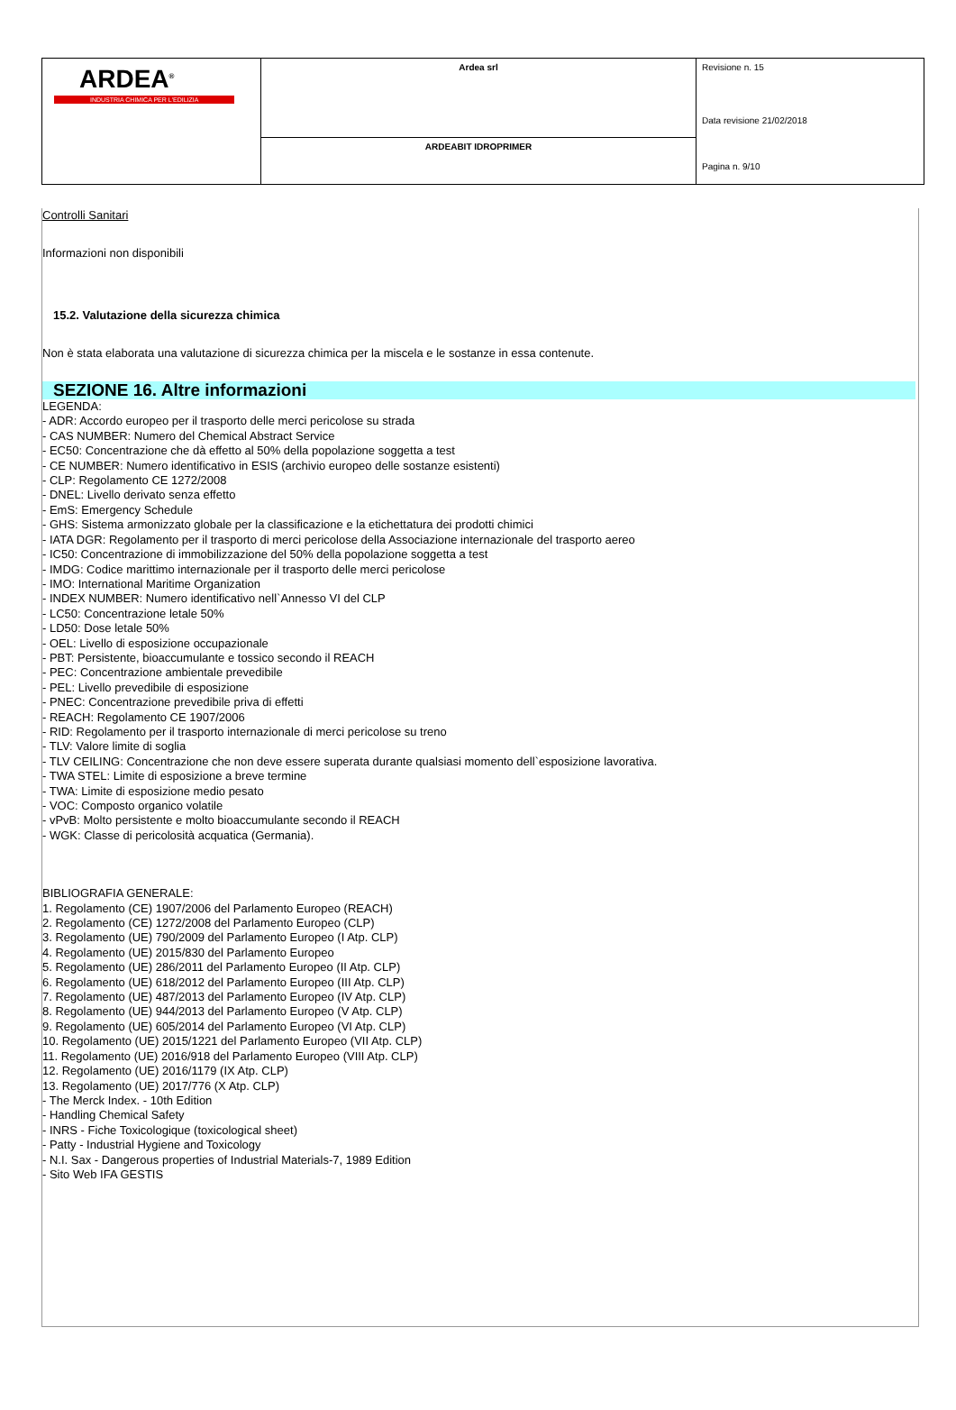| ARDEA<sup>®</sup> INDUSTRIA CHIMICA PER L'EDILIZIA | Ardea srl | Revisione n. 15 Data revisione 21/02/2018 Pagina n. 9/10 |
| | ARDEABIT IDROPRIMER | |
Controlli Sanitari
Informazioni non disponibili
15.2. Valutazione della sicurezza chimica
Non è stata elaborata una valutazione di sicurezza chimica per la miscela e le sostanze in essa contenute.
SEZIONE 16. Altre informazioni
LEGENDA:
- ADR: Accordo europeo per il trasporto delle merci pericolose su strada
- CAS NUMBER: Numero del Chemical Abstract Service
- EC50: Concentrazione che dà effetto al 50% della popolazione soggetta a test
- CE NUMBER: Numero identificativo in ESIS (archivio europeo delle sostanze esistenti)
- CLP: Regolamento CE 1272/2008
- DNEL: Livello derivato senza effetto
- EmS: Emergency Schedule
- GHS: Sistema armonizzato globale per la classificazione e la etichettatura dei prodotti chimici
- IATA DGR: Regolamento per il trasporto di merci pericolose della Associazione internazionale del trasporto aereo
- IC50: Concentrazione di immobilizzazione del 50% della popolazione soggetta a test
- IMDG: Codice marittimo internazionale per il trasporto delle merci pericolose
- IMO: International Maritime Organization
- INDEX NUMBER: Numero identificativo nell`Annesso VI del CLP
- LC50: Concentrazione letale 50%
- LD50: Dose letale 50%
- OEL: Livello di esposizione occupazionale
- PBT: Persistente, bioaccumulante e tossico secondo il REACH
- PEC: Concentrazione ambientale prevedibile
- PEL: Livello prevedibile di esposizione
- PNEC: Concentrazione prevedibile priva di effetti
- REACH: Regolamento CE 1907/2006
- RID: Regolamento per il trasporto internazionale di merci pericolose su treno
- TLV: Valore limite di soglia
- TLV CEILING: Concentrazione che non deve essere superata durante qualsiasi momento dell`esposizione lavorativa.
- TWA STEL: Limite di esposizione a breve termine
- TWA: Limite di esposizione medio pesato
- VOC: Composto organico volatile
- vPvB: Molto persistente e molto bioaccumulante secondo il REACH
- WGK: Classe di pericolosità acquatica (Germania).
BIBLIOGRAFIA GENERALE:
1. Regolamento (CE) 1907/2006 del Parlamento Europeo (REACH)
2. Regolamento (CE) 1272/2008 del Parlamento Europeo (CLP)
3. Regolamento (UE) 790/2009 del Parlamento Europeo (I Atp. CLP)
4. Regolamento (UE) 2015/830 del Parlamento Europeo
5. Regolamento (UE) 286/2011 del Parlamento Europeo (II Atp. CLP)
6. Regolamento (UE) 618/2012 del Parlamento Europeo (III Atp. CLP)
7. Regolamento (UE) 487/2013 del Parlamento Europeo (IV Atp. CLP)
8. Regolamento (UE) 944/2013 del Parlamento Europeo (V Atp. CLP)
9. Regolamento (UE) 605/2014 del Parlamento Europeo (VI Atp. CLP)
10. Regolamento (UE) 2015/1221 del Parlamento Europeo (VII Atp. CLP)
11. Regolamento (UE) 2016/918 del Parlamento Europeo (VIII Atp. CLP)
12. Regolamento (UE) 2016/1179 (IX Atp. CLP)
13. Regolamento (UE) 2017/776 (X Atp. CLP)
- The Merck Index. - 10th Edition
- Handling Chemical Safety
- INRS - Fiche Toxicologique (toxicological sheet)
- Patty - Industrial Hygiene and Toxicology
- N.I. Sax - Dangerous properties of Industrial Materials-7, 1989 Edition
- Sito Web IFA GESTIS